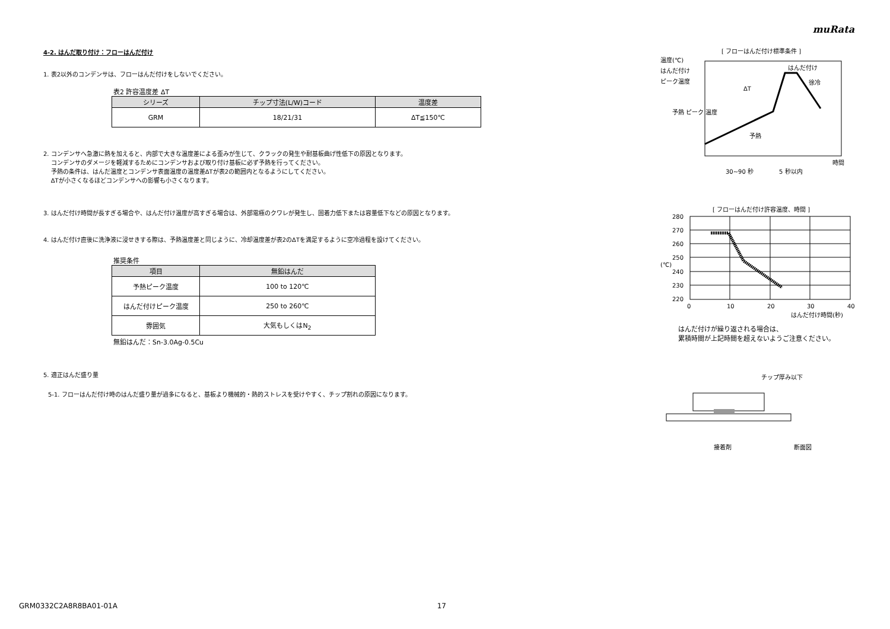muRata
4-2. はんだ取り付け：フローはんだ付け
1. 表2以外のコンデンサは、フローはんだ付けをしないでください。
表2 許容温度差 ΔT
| シリーズ | チップ寸法(L/W)コード | 温度差 |
| --- | --- | --- |
| GRM | 18/21/31 | ΔT≦150℃ |
2. コンデンサへ急激に熱を加えると、内部で大きな温度差による歪みが生じて、クラックの発生や耐基板曲げ性低下の原因となります。
コンデンサのダメージを軽減するためにコンデンサおよび取り付け基板に必ず予熱を行ってください。
予熱の条件は、はんだ温度とコンデンサ表面温度の温度差ΔTが表2の範囲内となるようにしてください。
ΔTが小さくなるほどコンデンサへの影響も小さくなります。
3. はんだ付け時間が長すぎる場合や、はんだ付け温度が高すぎる場合は、外部電極のクワレが発生し、固着力低下または容量低下などの原因となります。
4. はんだ付け直後に洗浄液に浸せきする際は、予熱温度差と同じように、冷却温度差が表2のΔTを満足するように空冷過程を設けてください。
推奨条件
| 項目 | 無鉛はんだ |
| --- | --- |
| 予熱ピーク温度 | 100 to 120℃ |
| はんだ付けピーク温度 | 250 to 260℃ |
| 雰囲気 | 大気もしくはN<sub>2</sub> |
無鉛はんだ：Sn-3.0Ag-0.5Cu
5. 適正はんだ盛り量
5-1. フローはんだ付け時のはんだ盛り量が過多になると、基板より機械的・熱的ストレスを受けやすく、チップ割れの原因になります。
[ フローはんだ付け標準条件 ]
温度(℃)
はんだ付け
ピーク温度
予熱 ピーク 温度
はんだ付け
徐冷
ΔT
予熱
時間
30~90 秒
5 秒以内
[ フローはんだ付け許容温度、時間 ]
280
270
260
250
240
230
220
0
10
20
30
40
はんだ付け時間(秒)
(℃)
はんだ付けが繰り返される場合は、
累積時間が上記時間を超えないようご注意ください。
チップ厚み以下
接着剤
断面図
GRM0332C2A8R8BA01-01A 17